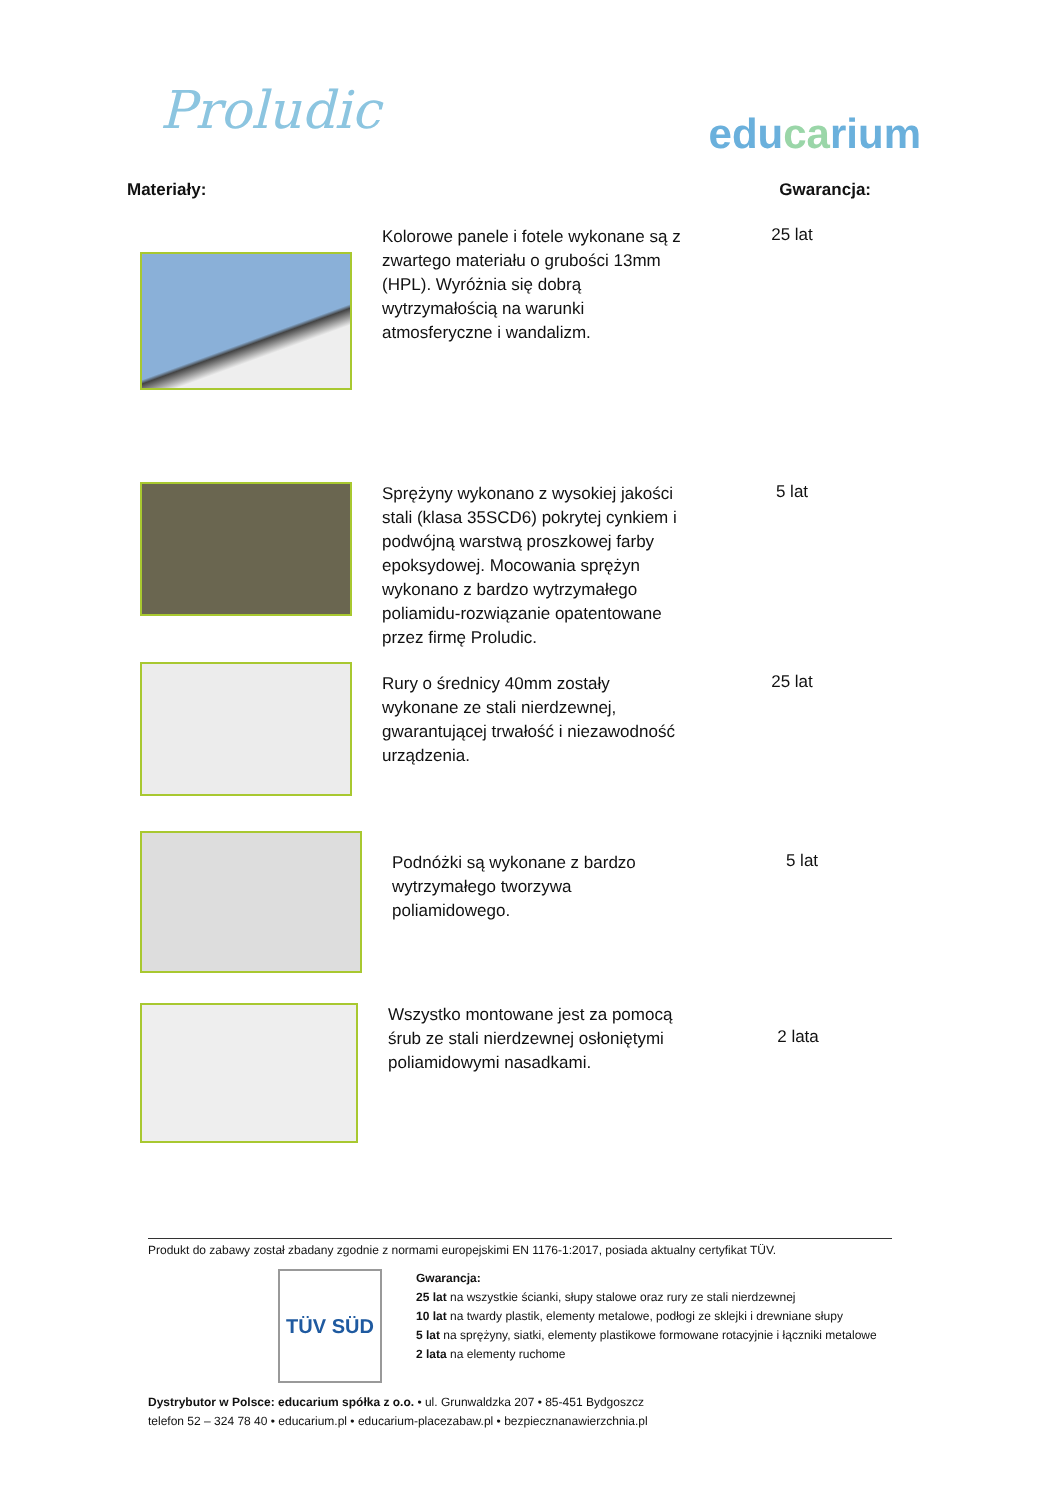Proludic
educarium
Materiały: Gwarancja:
Kolorowe panele i fotele wykonane są z zwartego materiału o grubości 13mm (HPL). Wyróżnia się dobrą wytrzymałością na warunki atmosferyczne i wandalizm.
25 lat
Sprężyny wykonano z wysokiej jakości stali (klasa 35SCD6) pokrytej cynkiem i podwójną warstwą proszkowej farby epoksydowej. Mocowania sprężyn wykonano z bardzo wytrzymałego poliamidu-rozwiązanie opatentowane przez firmę Proludic.
5 lat
Rury o średnicy 40mm zostały wykonane ze stali nierdzewnej, gwarantującej trwałość i niezawodność urządzenia.
25 lat
Podnóżki są wykonane z bardzo wytrzymałego tworzywa poliamidowego.
5 lat
Wszystko montowane jest za pomocą śrub ze stali nierdzewnej osłoniętymi poliamidowymi nasadkami.
2 lata
Produkt do zabawy został zbadany zgodnie z normami europejskimi EN 1176-1:2017, posiada aktualny certyfikat TÜV.
TÜV SÜD
Gwarancja:
25 lat na wszystkie ścianki, słupy stalowe oraz rury ze stali nierdzewnej
10 lat na twardy plastik, elementy metalowe, podłogi ze sklejki i drewniane słupy
5 lat na sprężyny, siatki, elementy plastikowe formowane rotacyjnie i łączniki metalowe
2 lata na elementy ruchome
Dystrybutor w Polsce: educarium spółka z o.o. • ul. Grunwaldzka 207 • 85-451 Bydgoszcz
telefon 52 – 324 78 40 • educarium.pl • educarium-placezabaw.pl • bezpiecznanawierzchnia.pl